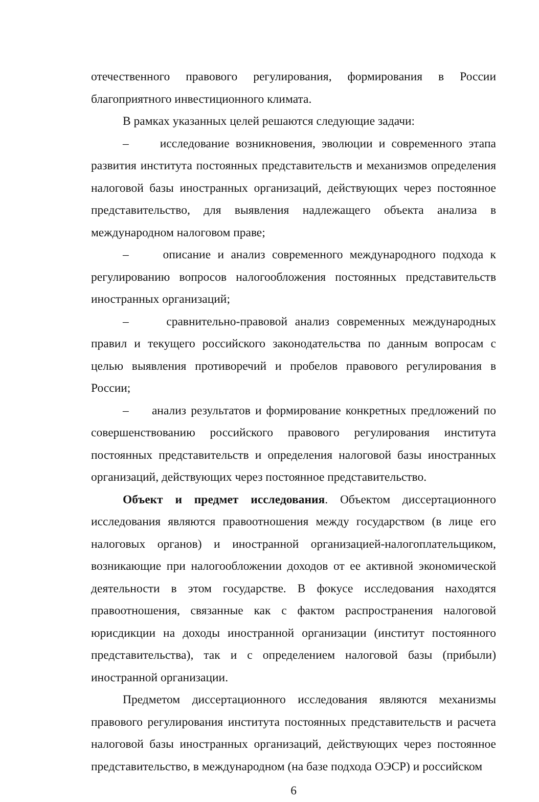отечественного правового регулирования, формирования в России благоприятного инвестиционного климата.
В рамках указанных целей решаются следующие задачи:
– исследование возникновения, эволюции и современного этапа развития института постоянных представительств и механизмов определения налоговой базы иностранных организаций, действующих через постоянное представительство, для выявления надлежащего объекта анализа в международном налоговом праве;
– описание и анализ современного международного подхода к регулированию вопросов налогообложения постоянных представительств иностранных организаций;
– сравнительно-правовой анализ современных международных правил и текущего российского законодательства по данным вопросам с целью выявления противоречий и пробелов правового регулирования в России;
– анализ результатов и формирование конкретных предложений по совершенствованию российского правового регулирования института постоянных представительств и определения налоговой базы иностранных организаций, действующих через постоянное представительство.
Объект и предмет исследования. Объектом диссертационного исследования являются правоотношения между государством (в лице его налоговых органов) и иностранной организацией-налогоплательщиком, возникающие при налогообложении доходов от ее активной экономической деятельности в этом государстве. В фокусе исследования находятся правоотношения, связанные как с фактом распространения налоговой юрисдикции на доходы иностранной организации (институт постоянного представительства), так и с определением налоговой базы (прибыли) иностранной организации.
Предметом диссертационного исследования являются механизмы правового регулирования института постоянных представительств и расчета налоговой базы иностранных организаций, действующих через постоянное представительство, в международном (на базе подхода ОЭСР) и российском
6